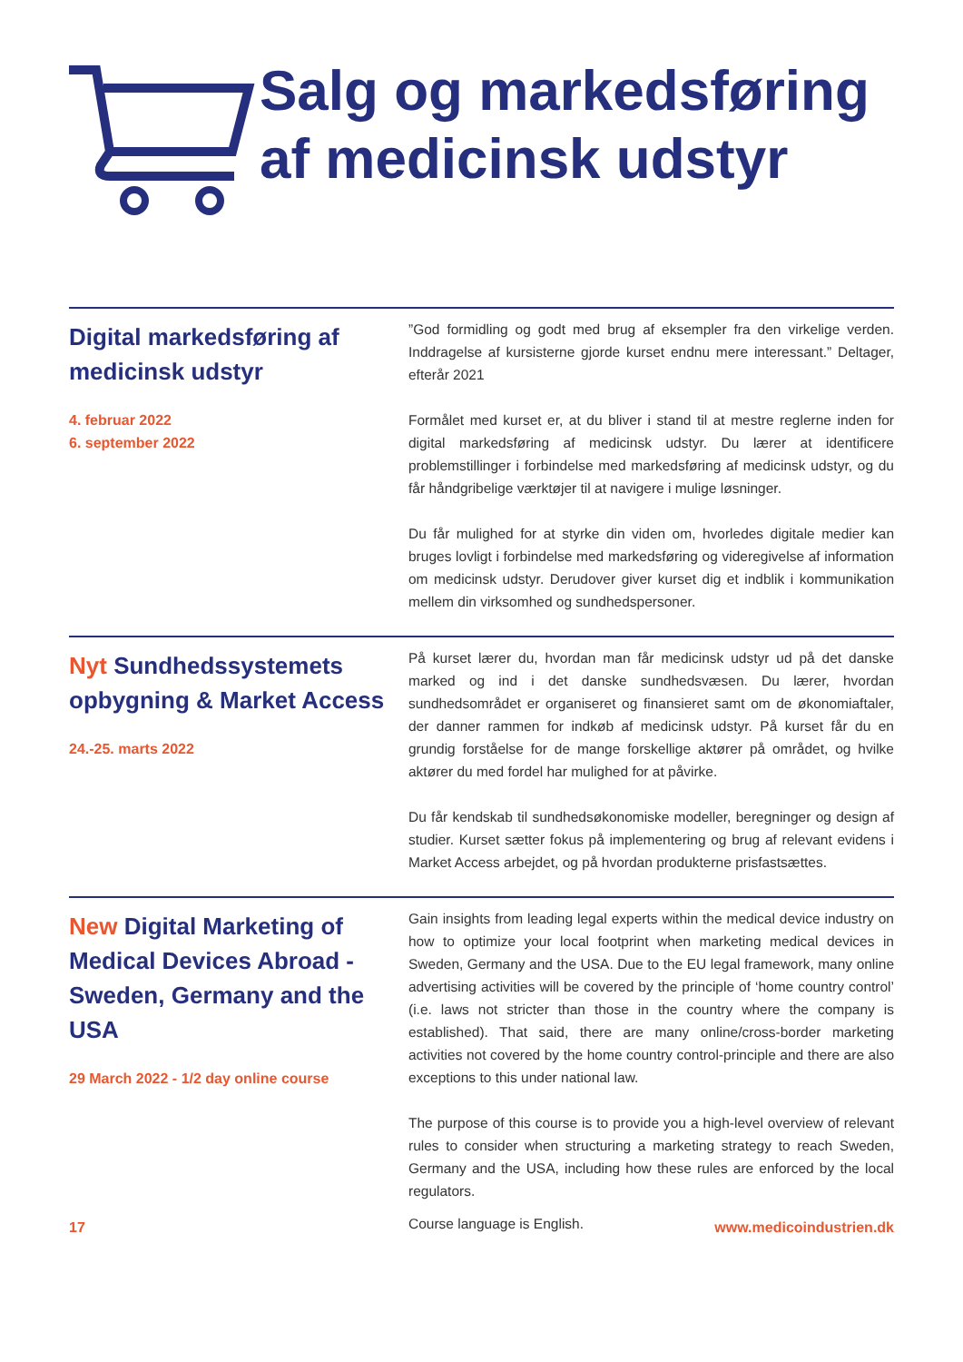Salg og markedsføring af medicinsk udstyr
Digital markedsføring af medicinsk udstyr
4. februar 2022
6. september 2022
”God formidling og godt med brug af eksempler fra den virkelige verden. Inddragelse af kursisterne gjorde kurset endnu mere interessant.” Deltager, efterår 2021
Formålet med kurset er, at du bliver i stand til at mestre reglerne inden for digital markedsføring af medicinsk udstyr. Du lærer at identificere problemstillinger i forbindelse med markedsføring af medicinsk udstyr, og du får håndgribelige værktøjer til at navigere i mulige løsninger.
Du får mulighed for at styrke din viden om, hvorledes digitale medier kan bruges lovligt i forbindelse med markedsføring og videregivelse af information om medicinsk udstyr. Derudover giver kurset dig et indblik i kommunikation mellem din virksomhed og sundhedspersoner.
Nyt Sundhedssystemets opbygning & Market Access
24.-25. marts 2022
På kurset lærer du, hvordan man får medicinsk udstyr ud på det danske marked og ind i det danske sundhedsvæsen. Du lærer, hvordan sundhedsområdet er organiseret og finansieret samt om de økonomiaftaler, der danner rammen for indkøb af medicinsk udstyr. På kurset får du en grundig forståelse for de mange forskellige aktører på området, og hvilke aktører du med fordel har mulighed for at påvirke.
Du får kendskab til sundhedsøkonomiske modeller, beregninger og design af studier. Kurset sætter fokus på implementering og brug af relevant evidens i Market Access arbejdet, og på hvordan produkterne prisfastsættes.
New Digital Marketing of Medical Devices Abroad - Sweden, Germany and the USA
29 March 2022 - 1/2 day online course
Gain insights from leading legal experts within the medical device industry on how to optimize your local footprint when marketing medical devices in Sweden, Germany and the USA. Due to the EU legal framework, many online advertising activities will be covered by the principle of ‘home country control’ (i.e. laws not stricter than those in the country where the company is established). That said, there are many online/cross-border marketing activities not covered by the home country control-principle and there are also exceptions to this under national law.
The purpose of this course is to provide you a high-level overview of relevant rules to consider when structuring a marketing strategy to reach Sweden, Germany and the USA, including how these rules are enforced by the local regulators.
17
Course language is English.
www.medicoindustrien.dk